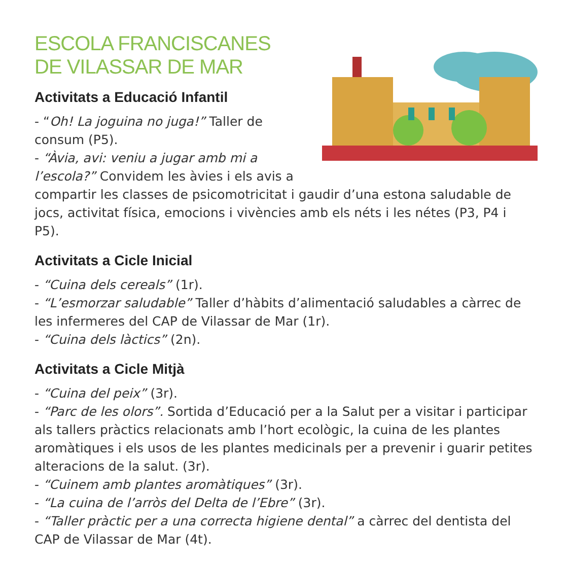ESCOLA FRANCISCANES
DE VILASSAR DE MAR
Activitats a Educació Infantil
- “Oh! La joguina no juga!” Taller de consum (P5).
- “Àvia, avi: veniu a jugar amb mi a l’escola?” Convidem les àvies i els avis a compartir les classes de psicomotricitat i gaudir d’una estona saludable de jocs, activitat física, emocions i vivències amb els néts i les nétes (P3, P4 i P5).
Activitats a Cicle Inicial
- “Cuina dels cereals” (1r).
- “L’esmorzar saludable” Taller d’hàbits d’alimentació saludables a càrrec de les infermeres del CAP de Vilassar de Mar (1r).
- “Cuina dels làctics” (2n).
Activitats a Cicle Mitjà
- “Cuina del peix” (3r).
- “Parc de les olors”. Sortida d’Educació per a la Salut per a visitar i participar als tallers pràctics relacionats amb l’hort ecològic, la cuina de les plantes aromàtiques i els usos de les plantes medicinals per a prevenir i guarir petites alteracions de la salut. (3r).
- “Cuinem amb plantes aromàtiques” (3r).
- “La cuina de l’arròs del Delta de l’Ebre” (3r).
- “Taller pràctic per a una correcta higiene dental” a càrrec del dentista del CAP de Vilassar de Mar (4t).